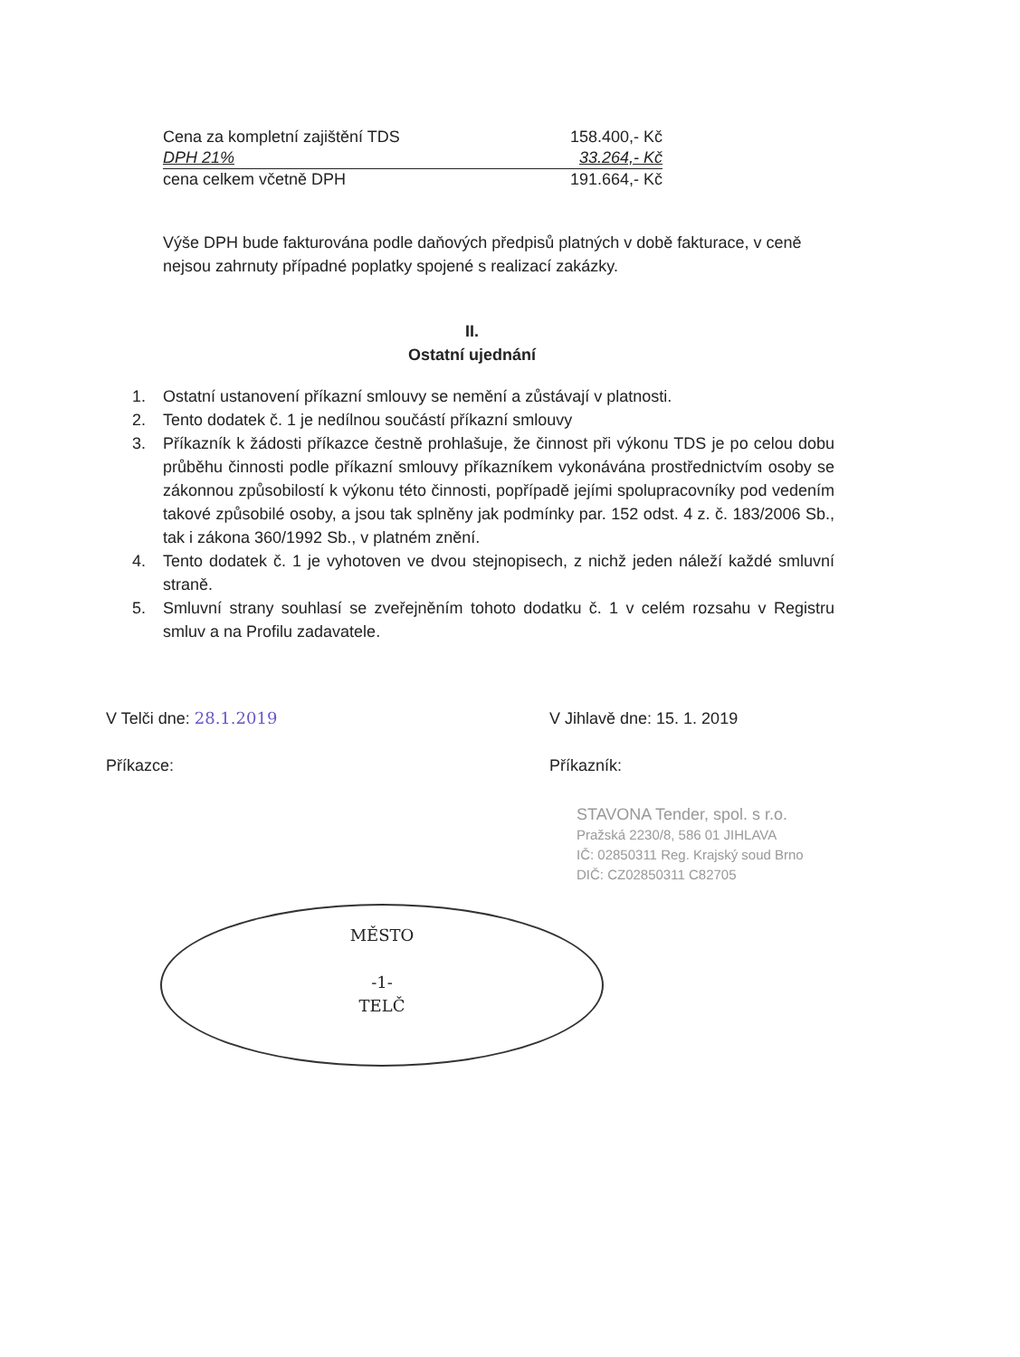| Cena za kompletní zajištění TDS | 158.400,- Kč |
| DPH 21% | 33.264,- Kč |
| cena celkem včetně DPH | 191.664,- Kč |
Výše DPH bude fakturována podle daňových předpisů platných v době fakturace, v ceně nejsou zahrnuty případné poplatky spojené s realizací zakázky.
II.
Ostatní ujednání
1. Ostatní ustanovení příkazní smlouvy se nemění a zůstávají v platnosti.
2. Tento dodatek č. 1 je nedílnou součástí příkazní smlouvy
3. Příkazník k žádosti příkazce čestně prohlašuje, že činnost při výkonu TDS je po celou dobu průběhu činnosti podle příkazní smlouvy příkazníkem vykonávána prostřednictvím osoby se zákonnou způsobilostí k výkonu této činnosti, popřípadě jejími spolupracovníky pod vedením takové způsobilé osoby, a jsou tak splněny jak podmínky par. 152 odst. 4 z. č. 183/2006 Sb., tak i zákona 360/1992 Sb., v platném znění.
4. Tento dodatek č. 1 je vyhotoven ve dvou stejnopisech, z nichž jeden náleží každé smluvní straně.
5. Smluvní strany souhlasí se zveřejněním tohoto dodatku č. 1 v celém rozsahu v Registru smluv a na Profilu zadavatele.
V Telči dne: 28.1.2019
Příkazce:
MĚSTO
-1-
TELČ
V Jihlavě dne: 15. 1. 2019
Příkazník:
STAVONA Tender, spol. s r.o.
Pražská 2230/8, 586 01 JIHLAVA
IČ: 02850311 Reg. Krajský soud Brno
DIČ: CZ02850311 C82705